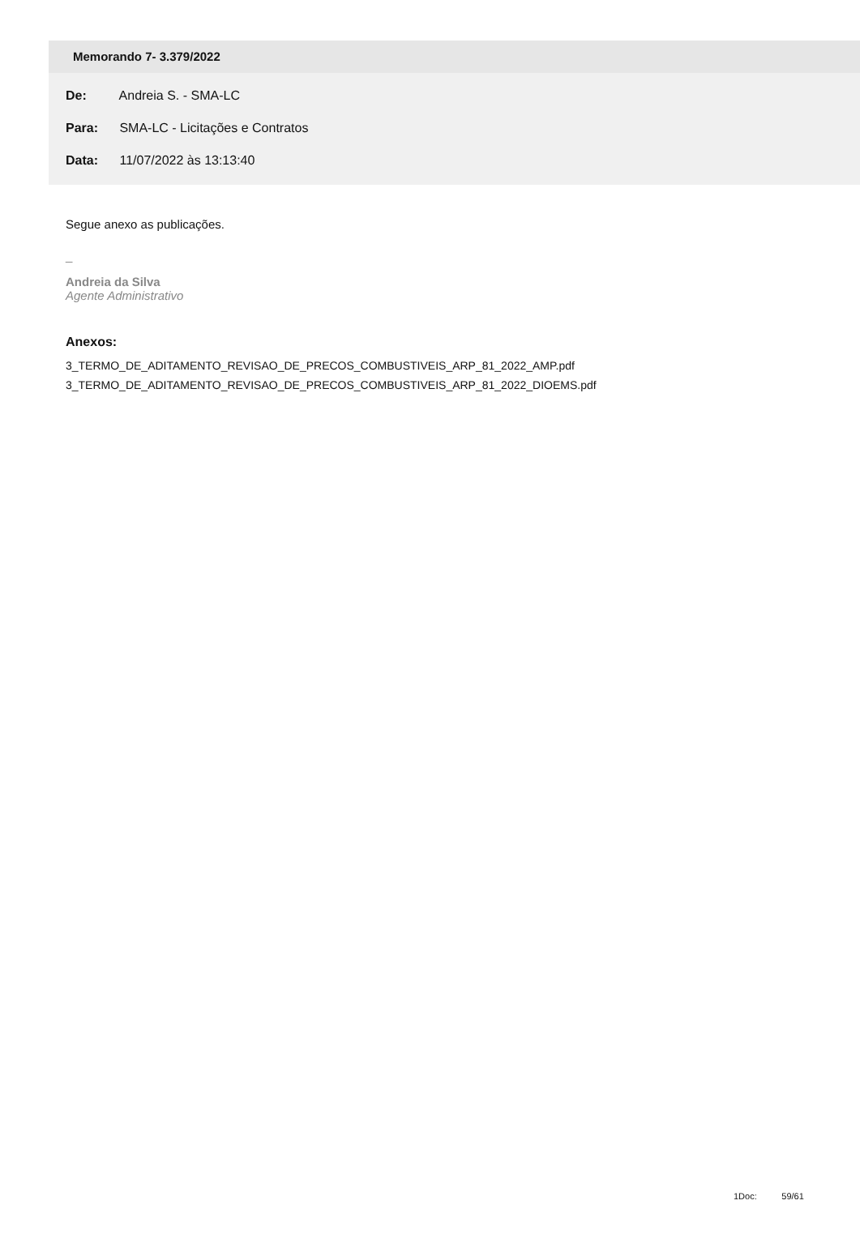Memorando 7- 3.379/2022
De: Andreia S. - SMA-LC
Para: SMA-LC - Licitações e Contratos
Data: 11/07/2022 às 13:13:40
Segue anexo as publicações.
_
Andreia da Silva
Agente Administrativo
Anexos:
3_TERMO_DE_ADITAMENTO_REVISAO_DE_PRECOS_COMBUSTIVEIS_ARP_81_2022_AMP.pdf
3_TERMO_DE_ADITAMENTO_REVISAO_DE_PRECOS_COMBUSTIVEIS_ARP_81_2022_DIOEMS.pdf
1Doc: 59/61